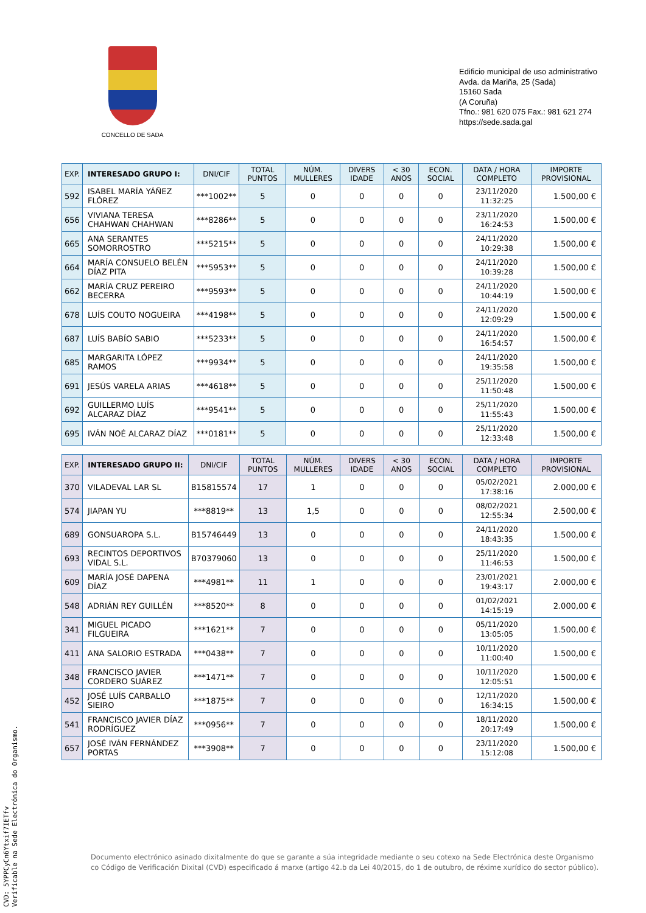CONCELLO DE SADA
Edificio municipal de uso administrativo
Avda. da Mariña, 25 (Sada)
15160 Sada
(A Coruña)
Tfno.: 981 620 075 Fax.: 981 621 274
https://sede.sada.gal
| EXP. | INTERESADO GRUPO I: | DNI/CIF | TOTAL PUNTOS | NÚM. MULLERES | DIVERS IDADE | < 30 ANOS | ECON. SOCIAL | DATA / HORA COMPLETO | IMPORTE PROVISIONAL |
| --- | --- | --- | --- | --- | --- | --- | --- | --- | --- |
| 592 | ISABEL MARÍA YÁÑEZ FLÓREZ | ***1002** | 5 | 0 | 0 | 0 | 0 | 23/11/2020 11:32:25 | 1.500,00 € |
| 656 | VIVIANA TERESA CHAHWAN CHAHWAN | ***8286** | 5 | 0 | 0 | 0 | 0 | 23/11/2020 16:24:53 | 1.500,00 € |
| 665 | ANA SERANTES SOMORROSTRO | ***5215** | 5 | 0 | 0 | 0 | 0 | 24/11/2020 10:29:38 | 1.500,00 € |
| 664 | MARÍA CONSUELO BELÉN DÍAZ PITA | ***5953** | 5 | 0 | 0 | 0 | 0 | 24/11/2020 10:39:28 | 1.500,00 € |
| 662 | MARÍA CRUZ PEREIRO BECERRA | ***9593** | 5 | 0 | 0 | 0 | 0 | 24/11/2020 10:44:19 | 1.500,00 € |
| 678 | LUÍS COUTO NOGUEIRA | ***4198** | 5 | 0 | 0 | 0 | 0 | 24/11/2020 12:09:29 | 1.500,00 € |
| 687 | LUÍS BABÍO SABIO | ***5233** | 5 | 0 | 0 | 0 | 0 | 24/11/2020 16:54:57 | 1.500,00 € |
| 685 | MARGARITA LÓPEZ RAMOS | ***9934** | 5 | 0 | 0 | 0 | 0 | 24/11/2020 19:35:58 | 1.500,00 € |
| 691 | JESÚS VARELA ARIAS | ***4618** | 5 | 0 | 0 | 0 | 0 | 25/11/2020 11:50:48 | 1.500,00 € |
| 692 | GUILLERMO LUÍS ALCARAZ DÍAZ | ***9541** | 5 | 0 | 0 | 0 | 0 | 25/11/2020 11:55:43 | 1.500,00 € |
| 695 | IVÁN NOÉ ALCARAZ DÍAZ | ***0181** | 5 | 0 | 0 | 0 | 0 | 25/11/2020 12:33:48 | 1.500,00 € |
| EXP. | INTERESADO GRUPO II: | DNI/CIF | TOTAL PUNTOS | NÚM. MULLERES | DIVERS IDADE | < 30 ANOS | ECON. SOCIAL | DATA / HORA COMPLETO | IMPORTE PROVISIONAL |
| --- | --- | --- | --- | --- | --- | --- | --- | --- | --- |
| 370 | VILADEVAL LAR SL | B15815574 | 17 | 1 | 0 | 0 | 0 | 05/02/2021 17:38:16 | 2.000,00 € |
| 574 | JIAPAN YU | ***8819** | 13 | 1,5 | 0 | 0 | 0 | 08/02/2021 12:55:34 | 2.500,00 € |
| 689 | GONSUAROPA S.L. | B15746449 | 13 | 0 | 0 | 0 | 0 | 24/11/2020 18:43:35 | 1.500,00 € |
| 693 | RECINTOS DEPORTIVOS VIDAL S.L. | B70379060 | 13 | 0 | 0 | 0 | 0 | 25/11/2020 11:46:53 | 1.500,00 € |
| 609 | MARÍA JOSÉ DAPENA DÍAZ | ***4981** | 11 | 1 | 0 | 0 | 0 | 23/01/2021 19:43:17 | 2.000,00 € |
| 548 | ADRIÁN REY GUILLÉN | ***8520** | 8 | 0 | 0 | 0 | 0 | 01/02/2021 14:15:19 | 2.000,00 € |
| 341 | MIGUEL PICADO FILGUEIRA | ***1621** | 7 | 0 | 0 | 0 | 0 | 05/11/2020 13:05:05 | 1.500,00 € |
| 411 | ANA SALORIO ESTRADA | ***0438** | 7 | 0 | 0 | 0 | 0 | 10/11/2020 11:00:40 | 1.500,00 € |
| 348 | FRANCISCO JAVIER CORDERO SUÁREZ | ***1471** | 7 | 0 | 0 | 0 | 0 | 10/11/2020 12:05:51 | 1.500,00 € |
| 452 | JOSÉ LUÍS CARBALLO SIEIRO | ***1875** | 7 | 0 | 0 | 0 | 0 | 12/11/2020 16:34:15 | 1.500,00 € |
| 541 | FRANCISCO JAVIER DÍAZ RODRÍGUEZ | ***0956** | 7 | 0 | 0 | 0 | 0 | 18/11/2020 20:17:49 | 1.500,00 € |
| 657 | JOSÉ IVÁN FERNÁNDEZ PORTAS | ***3908** | 7 | 0 | 0 | 0 | 0 | 23/11/2020 15:12:08 | 1.500,00 € |
Documento electrónico asinado dixitalmente do que se garante a súa integridade mediante o seu cotexo na Sede Electrónica deste Organismo co Código de Verificación Dixital (CVD) especificado á marxe (artigo 42.b da Lei 40/2015, do 1 de outubro, de réxime xurídico do sector público).
CVD: 5YPPCyCn6Ytxif7IETfv
Verificable na Sede Electrónica do Organismo.